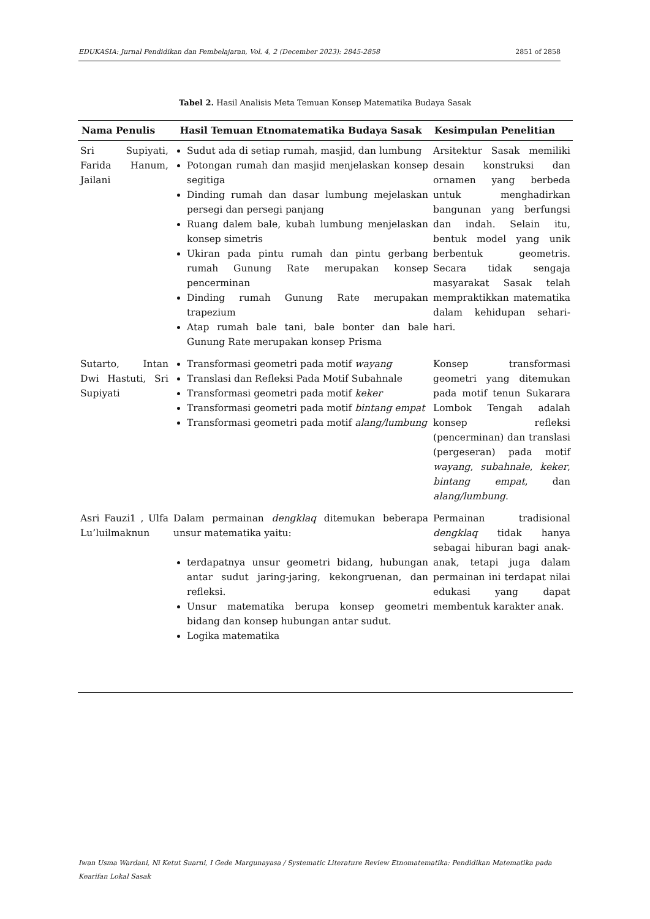EDUKASIA: Jurnal Pendidikan dan Pembelajaran, Vol. 4, 2 (December 2023): 2845-2858 2851 of 2858
Tabel 2. Hasil Analisis Meta Temuan Konsep Matematika Budaya Sasak
| Nama Penulis | Hasil Temuan Etnomatematika Budaya Sasak | Kesimpulan Penelitian |
| --- | --- | --- |
| Sri Supiyati, Farida Hanum, Jailani | Sudut ada di setiap rumah, masjid, dan lumbung Potongan rumah dan masjid menjelaskan konsep segitiga Dinding rumah dan dasar lumbung mejelaskan persegi dan persegi panjang Ruang dalem bale, kubah lumbung menjelaskan konsep simetris Ukiran pada pintu rumah dan pintu gerbang rumah Gunung Rate merupakan konsep pencerminan Dinding rumah Gunung Rate merupakan trapezium Atap rumah bale tani, bale bonter dan bale Gunung Rate merupakan konsep Prisma | Arsitektur Sasak memiliki desain konstruksi dan ornamen yang berbeda untuk menghadirkan bangunan yang berfungsi dan indah. Selain itu, bentuk model yang unik berbentuk geometris. Secara tidak sengaja masyarakat Sasak telah mempraktikkan matematika dalam kehidupan sehari-hari. |
| Sutarto, Intan Dwi Hastuti, Sri Supiyati | Transformasi geometri pada motif wayang Translasi dan Refleksi Pada Motif Subahnale Transformasi geometri pada motif keker Transformasi geometri pada motif bintang empat Transformasi geometri pada motif alang/lumbung | Konsep transformasi geometri yang ditemukan pada motif tenun Sukarara Lombok Tengah adalah konsep refleksi (pencerminan) dan translasi (pergeseran) pada motif wayang , subahnale , keker , bintang empat , dan alang/lumbung . |
| Asri Fauzi1 , Ulfa Lu’luilmaknun | Dalam permainan dengklaq ditemukan beberapa unsur matematika yaitu: terdapatnya unsur geometri bidang, hubungan antar sudut jaring-jaring, kekongruenan, dan refleksi. Unsur matematika berupa konsep geometri bidang dan konsep hubungan antar sudut. Logika matematika | Permainan tradisional dengklaq tidak hanya sebagai hiburan bagi anak-anak, tetapi juga dalam permainan ini terdapat nilai edukasi yang dapat membentuk karakter anak. |
Iwan Usma Wardani, Ni Ketut Suarni, I Gede Margunayasa / Systematic Literature Review Etnomatematika: Pendidikan Matematika pada Kearifan Lokal Sasak